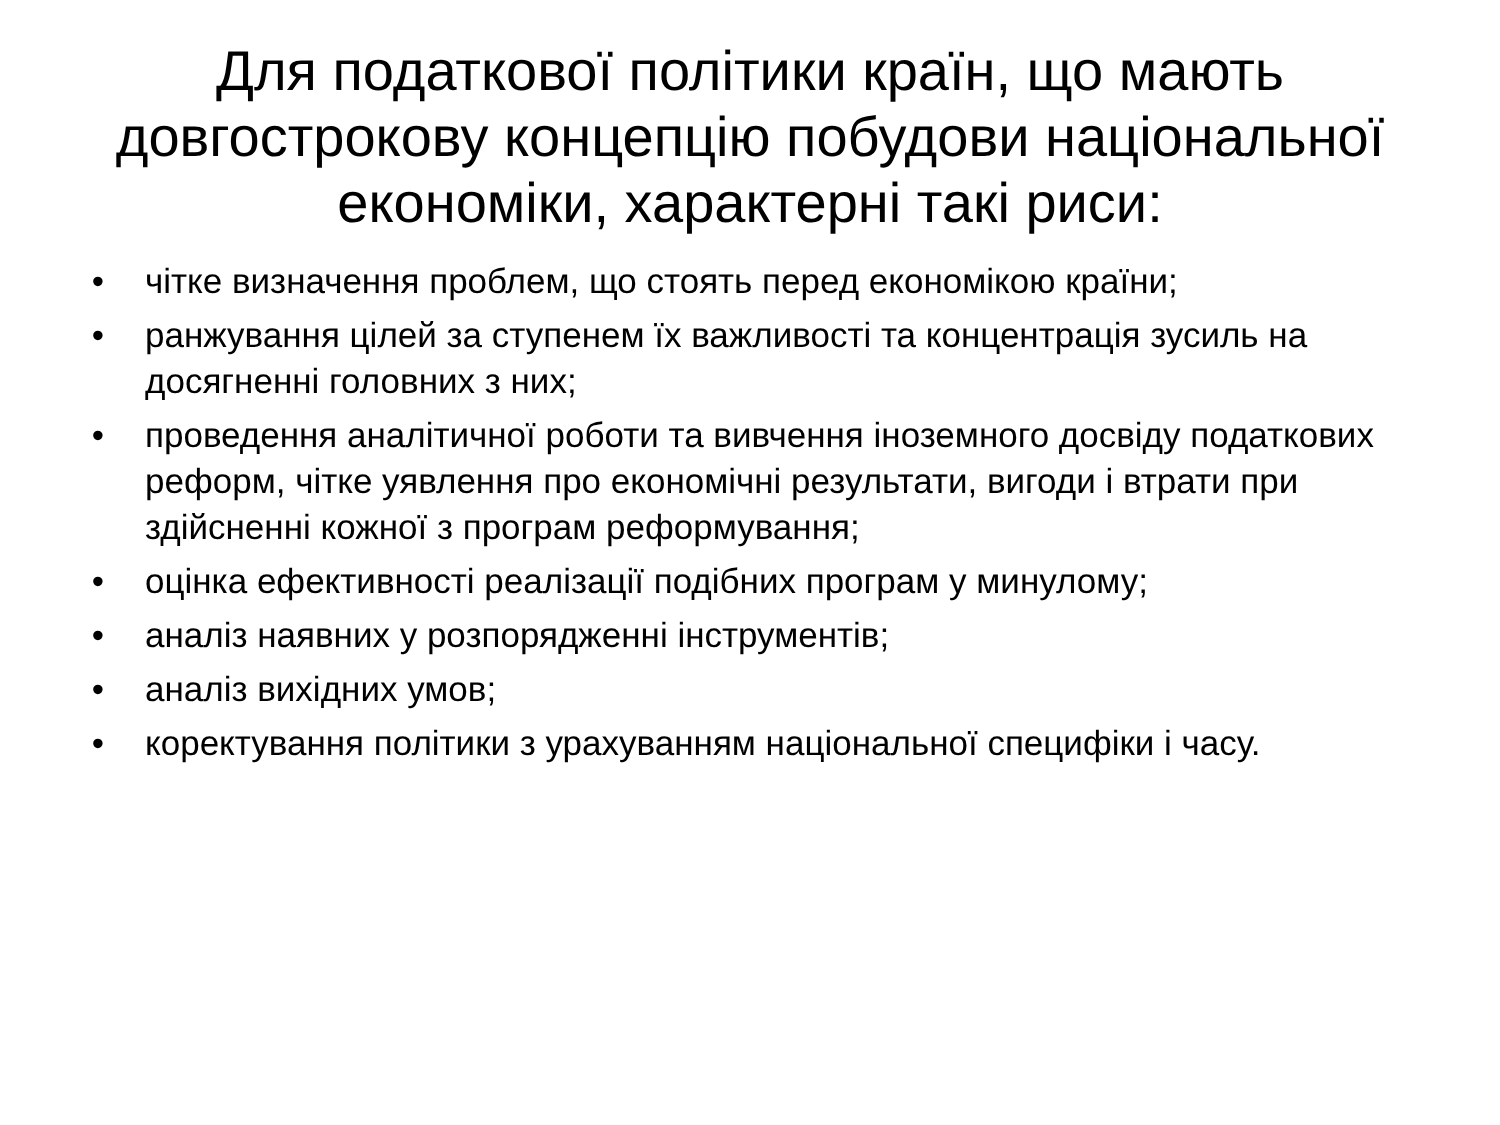Для податкової політики країн, що мають довгострокову концепцію побудови національної економіки, характерні такі риси:
• чітке визначення проблем, що стоять перед економікою країни;
• ранжування цілей за ступенем їх важливості та концентрація зусиль на досягненні головних з них;
• проведення аналітичної роботи та вивчення іноземного досвіду податкових реформ, чітке уявлення про економічні результати, вигоди і втрати при здійсненні кожної з програм реформування;
• оцінка ефективності реалізації подібних програм у минулому;
• аналіз наявних у розпорядженні інструментів;
• аналіз вихідних умов;
• коректування політики з урахуванням національної специфіки і часу.